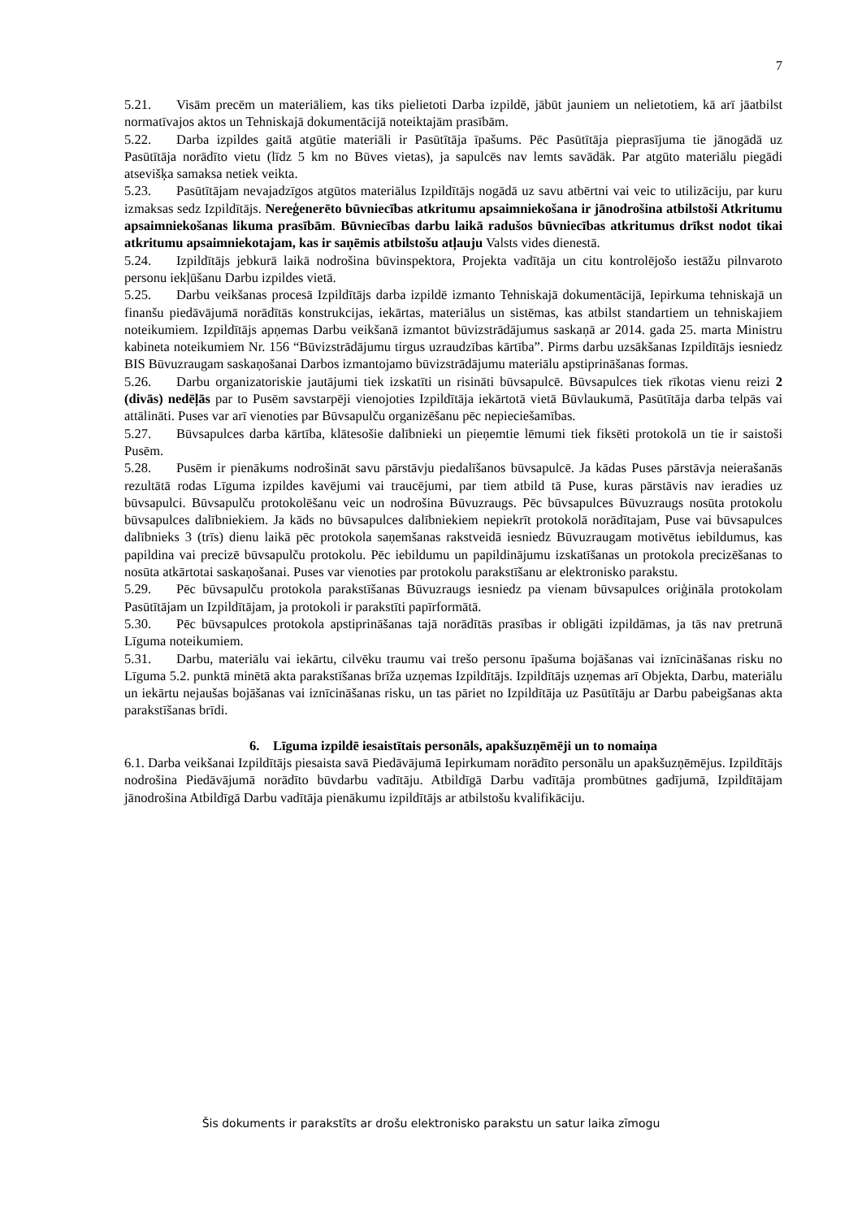7
5.21. Visām precēm un materiāliem, kas tiks pielietoti Darba izpildē, jābūt jauniem un nelietotiem, kā arī jāatbilst normatīvajos aktos un Tehniskajā dokumentācijā noteiktajām prasībām.
5.22. Darba izpildes gaitā atgūtie materiāli ir Pasūtītāja īpašums. Pēc Pasūtītāja pieprasījuma tie jānogādā uz Pasūtītāja norādīto vietu (līdz 5 km no Būves vietas), ja sapulcēs nav lemts savādāk. Par atgūto materiālu piegādi atsevišķa samaksa netiek veikta.
5.23. Pasūtītājam nevajadzīgos atgūtos materiālus Izpildītājs nogādā uz savu atbērtni vai veic to utilizāciju, par kuru izmaksas sedz Izpildītājs. Nereģenerēto būvniecības atkritumu apsaimniekošana ir jānodrošina atbilstoši Atkritumu apsaimniekošanas likuma prasībām. Būvniecības darbu laikā radušos būvniecības atkritumus drīkst nodot tikai atkritumu apsaimniekotajam, kas ir saņēmis atbilstošu atļauju Valsts vides dienestā.
5.24. Izpildītājs jebkurā laikā nodrošina būvinspektora, Projekta vadītāja un citu kontrolējošo iestāžu pilnvaroto personu iekļūšanu Darbu izpildes vietā.
5.25. Darbu veikšanas procesā Izpildītājs darba izpildē izmanto Tehniskajā dokumentācijā, Iepirkuma tehniskajā un finanšu piedāvājumā norādītās konstrukcijas, iekārtas, materiālus un sistēmas, kas atbilst standartiem un tehniskajiem noteikumiem. Izpildītājs apņemas Darbu veikšanā izmantot būvizstrādājumus saskaņā ar 2014. gada 25. marta Ministru kabineta noteikumiem Nr. 156 “Būvizstrādājumu tirgus uzraudzības kārtība”. Pirms darbu uzsākšanas Izpildītājs iesniedz BIS Būvuzraugam saskaņošanai Darbos izmantojamo būvizstrādājumu materiālu apstiprināšanas formas.
5.26. Darbu organizatoriskie jautājumi tiek izskatīti un risināti būvsapulcē. Būvsapulces tiek rīkotas vienu reizi 2 (divās) nedēļās par to Pusēm savstarpēji vienojoties Izpildītāja iekārtotā vietā Būvlaukumā, Pasūtītāja darba telpās vai attālināti. Puses var arī vienoties par Būvsapulču organizēšanu pēc nepieciešamības.
5.27. Būvsapulces darba kārtība, klātesošie dalībnieki un pieņemtie lēmumi tiek fiksēti protokolā un tie ir saistoši Pusēm.
5.28. Pusēm ir pienākums nodrošināt savu pārstāvju piedalīšanos būvsapulcē. Ja kādas Puses pārstāvja neierašanās rezultātā rodas Līguma izpildes kavējumi vai traucējumi, par tiem atbild tā Puse, kuras pārstāvis nav ieradies uz būvsapulci. Būvsapulču protokolēšanu veic un nodrošina Būvuzraugs. Pēc būvsapulces Būvuzraugs nosūta protokolu būvsapulces dalībniekiem. Ja kāds no būvsapulces dalībniekiem nepiekrīt protokolā norādītajam, Puse vai būvsapulces dalībnieks 3 (trīs) dienu laikā pēc protokola saņemšanas rakstveidā iesniedz Būvuzraugam motivētus iebildumus, kas papildina vai precizē būvsapulču protokolu. Pēc iebildumu un papildinājumu izskatīšanas un protokola precizēšanas to nosūta atkārtotai saskaņošanai. Puses var vienoties par protokolu parakstīšanu ar elektronisko parakstu.
5.29. Pēc būvsapulču protokola parakstīšanas Būvuzraugs iesniedz pa vienam būvsapulces oriģināla protokolam Pasūtītājam un Izpildītājam, ja protokoli ir parakstīti papīrformātā.
5.30. Pēc būvsapulces protokola apstiprināšanas tajā norādītās prasības ir obligāti izpildāmas, ja tās nav pretrunā Līguma noteikumiem.
5.31. Darbu, materiālu vai iekārtu, cilvēku traumu vai trešo personu īpašuma bojāšanas vai iznīcināšanas risku no Līguma 5.2. punktā minētā akta parakstīšanas brīža uzņemas Izpildītājs. Izpildītājs uzņemas arī Objekta, Darbu, materiālu un iekārtu nejaušas bojāšanas vai iznīcināšanas risku, un tas pāriet no Izpildītāja uz Pasūtītāju ar Darbu pabeigšanas akta parakstīšanas brīdi.
6. Līguma izpildē iesaistītais personāls, apakšuzņēmēji un to nomaiņa
6.1. Darba veikšanai Izpildītājs piesaista savā Piedāvājumā Iepirkumam norādīto personālu un apakšuzņēmējus. Izpildītājs nodrošina Piedāvājumā norādīto būvdarbu vadītāju. Atbildīgā Darbu vadītāja prombūtnes gadījumā, Izpildītājam jānodrošina Atbildīgā Darbu vadītāja pienākumu izpildītājs ar atbilstošu kvalifikāciju.
Šis dokuments ir parakstīts ar drošu elektronisko parakstu un satur laika zīmogu